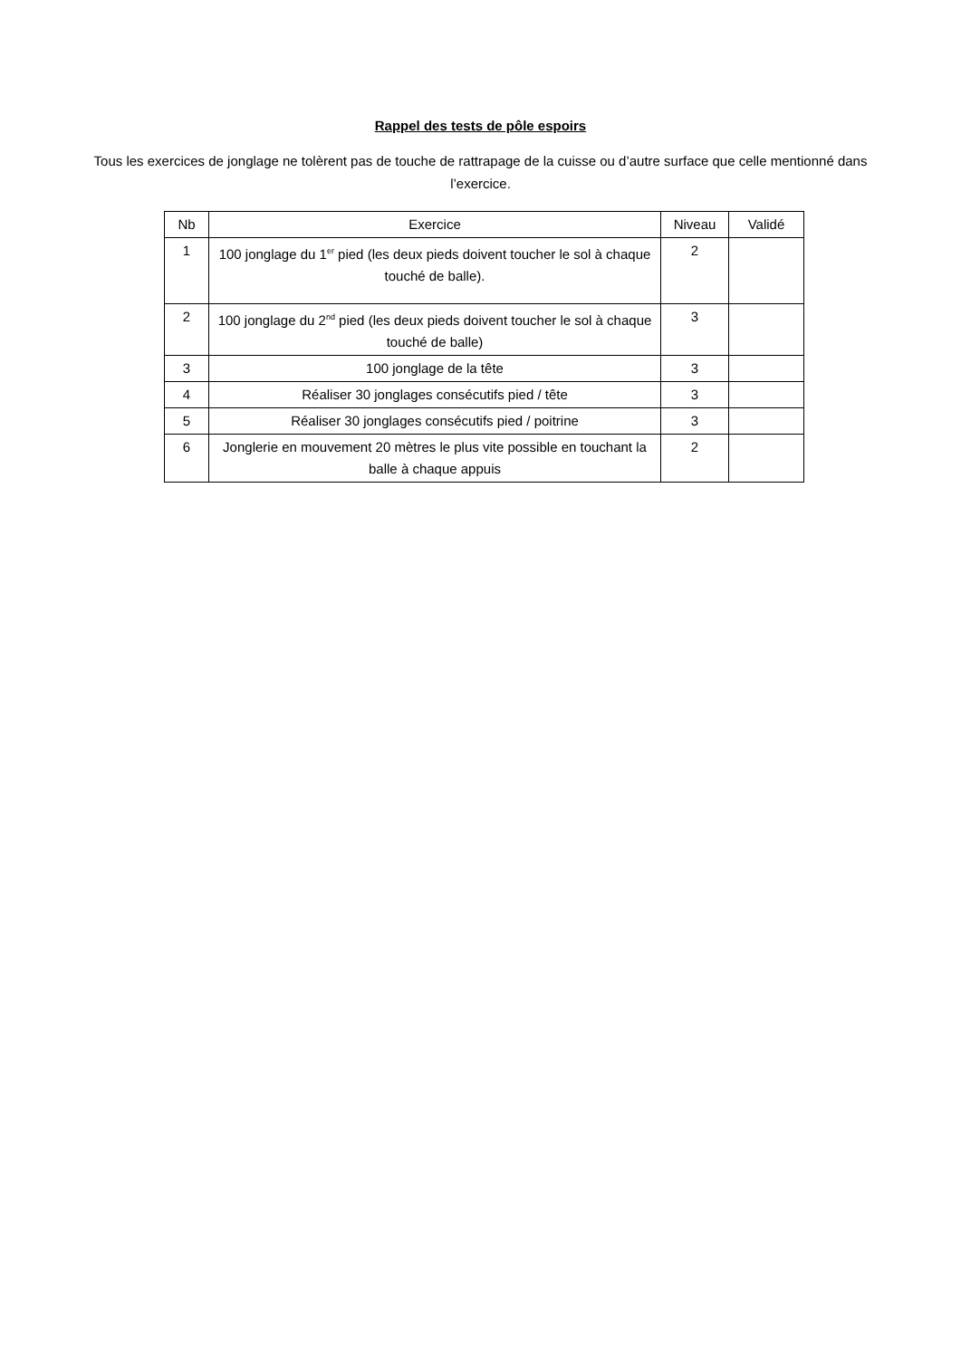Rappel des tests de pôle espoirs
Tous les exercices de jonglage ne tolèrent pas de touche de rattrapage de la cuisse ou d’autre surface que celle mentionné dans l’exercice.
| Nb | Exercice | Niveau | Validé |
| --- | --- | --- | --- |
| 1 | 100 jonglage du 1<sup>er</sup> pied (les deux pieds doivent toucher le sol à chaque touché de balle). | 2 | |
| 2 | 100 jonglage du 2<sup>nd</sup> pied (les deux pieds doivent toucher le sol à chaque touché de balle) | 3 | |
| 3 | 100 jonglage de la tête | 3 | |
| 4 | Réaliser 30 jonglages consécutifs pied / tête | 3 | |
| 5 | Réaliser 30 jonglages consécutifs pied / poitrine | 3 | |
| 6 | Jonglerie en mouvement 20 mètres le plus vite possible en touchant la balle à chaque appuis | 2 | |